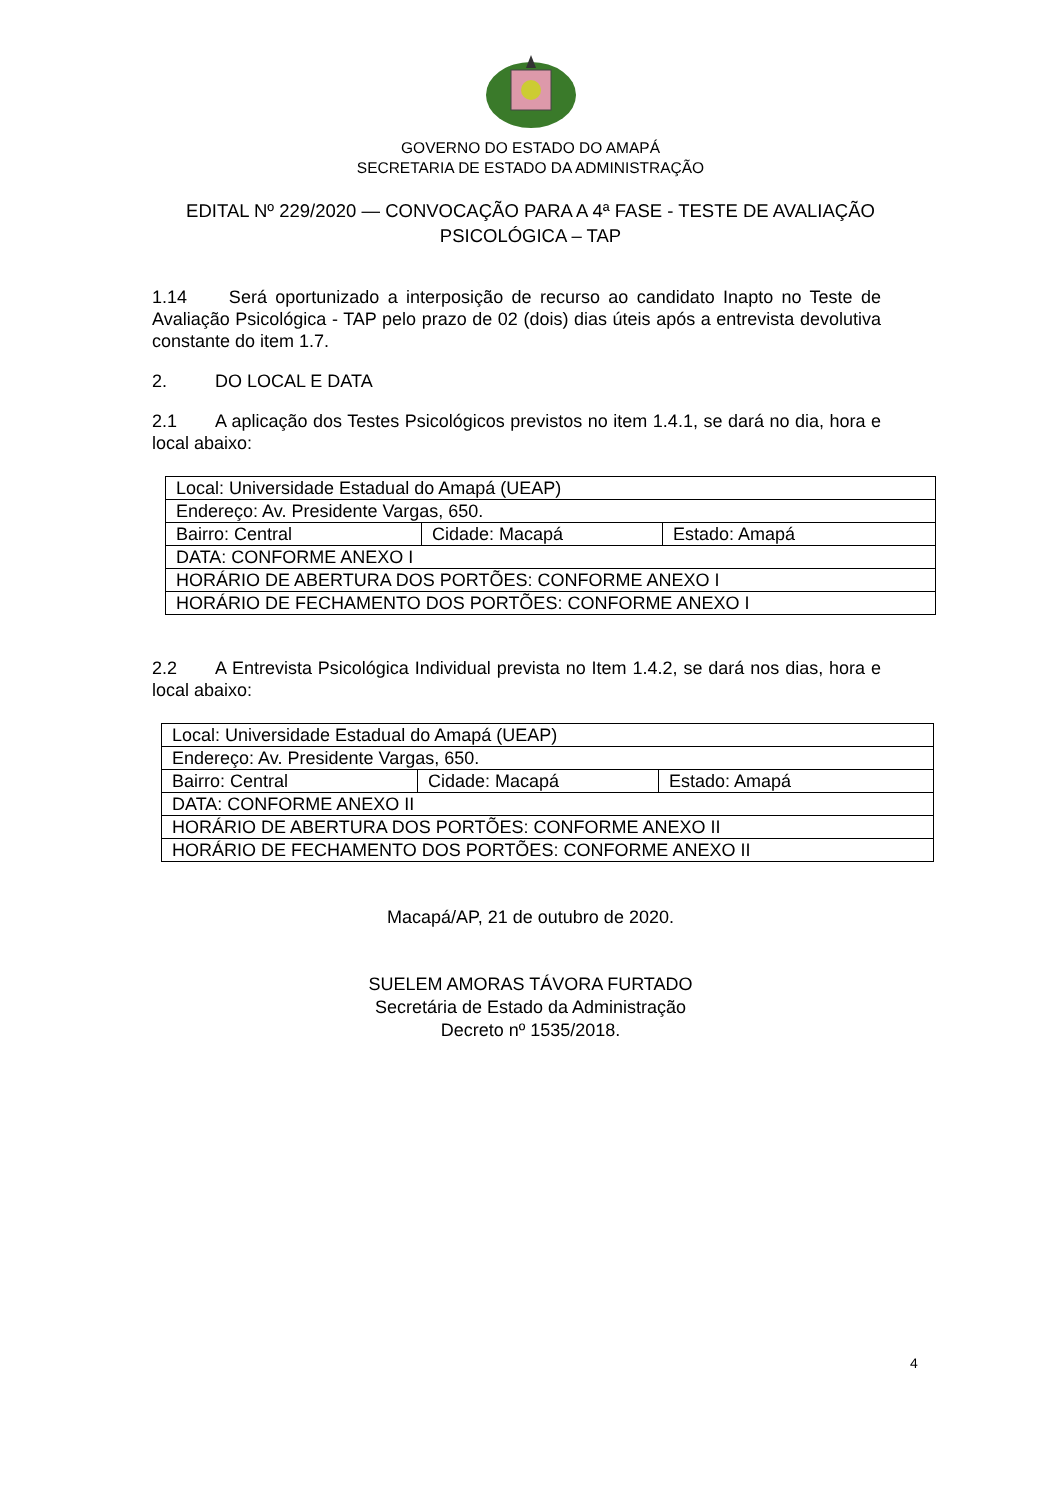GOVERNO DO ESTADO DO AMAPÁ
SECRETARIA DE ESTADO DA ADMINISTRAÇÃO
EDITAL Nº 229/2020 — CONVOCAÇÃO PARA A 4ª FASE - TESTE DE AVALIAÇÃO PSICOLÓGICA – TAP
1.14 Será oportunizado a interposição de recurso ao candidato Inapto no Teste de Avaliação Psicológica - TAP pelo prazo de 02 (dois) dias úteis após a entrevista devolutiva constante do item 1.7.
2. DO LOCAL E DATA
2.1 A aplicação dos Testes Psicológicos previstos no item 1.4.1, se dará no dia, hora e local abaixo:
| Local: Universidade Estadual do Amapá (UEAP) | | |
| Endereço: Av. Presidente Vargas, 650. | | |
| Bairro: Central | Cidade: Macapá | Estado: Amapá |
| DATA: CONFORME ANEXO I | | |
| HORÁRIO DE ABERTURA DOS PORTÕES: CONFORME ANEXO I | | |
| HORÁRIO DE FECHAMENTO DOS PORTÕES: CONFORME ANEXO I | | |
2.2 A Entrevista Psicológica Individual prevista no Item 1.4.2, se dará nos dias, hora e local abaixo:
| Local: Universidade Estadual do Amapá (UEAP) | | |
| Endereço: Av. Presidente Vargas, 650. | | |
| Bairro: Central | Cidade: Macapá | Estado: Amapá |
| DATA: CONFORME ANEXO II | | |
| HORÁRIO DE ABERTURA DOS PORTÕES: CONFORME ANEXO II | | |
| HORÁRIO DE FECHAMENTO DOS PORTÕES: CONFORME ANEXO II | | |
Macapá/AP, 21 de outubro de 2020.
SUELEM AMORAS TÁVORA FURTADO
Secretária de Estado da Administração
Decreto nº 1535/2018.
4